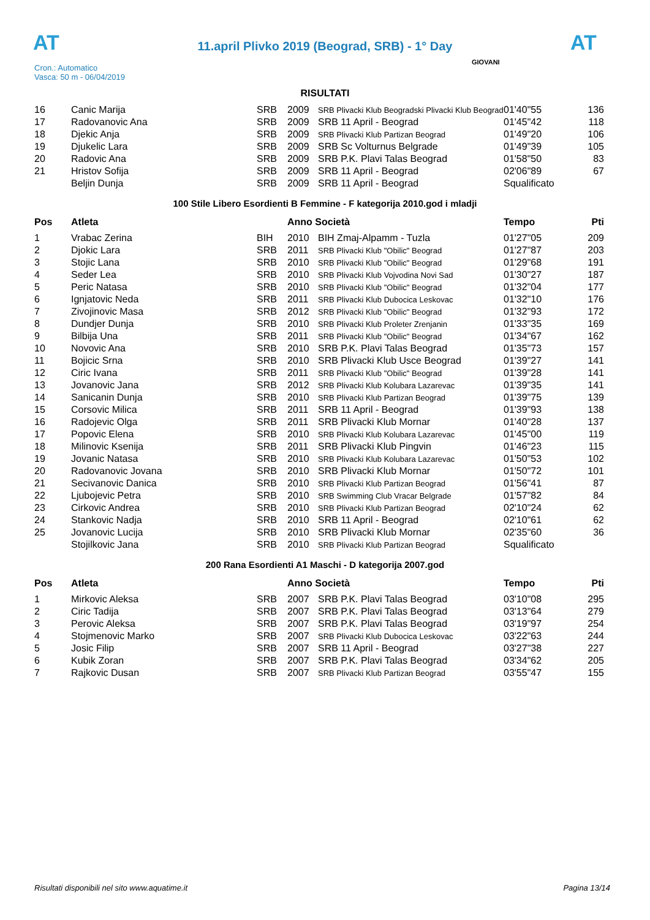AT
11.april Plivko 2019 (Beograd, SRB) - 1° Day
AT
Cron.: Automatico
Vasca: 50 m - 06/04/2019
GIOVANI
RISULTATI
| 16 | Canic Marija | SRB | 2009 | SRB Plivacki Klub Beogradski Plivacki Klub Beograd | 01'40"55 | 136 |
| 17 | Radovanovic Ana | SRB | 2009 | SRB 11 April - Beograd | 01'45"42 | 118 |
| 18 | Djekic Anja | SRB | 2009 | SRB Plivacki Klub Partizan Beograd | 01'49"20 | 106 |
| 19 | Djukelic Lara | SRB | 2009 | SRB Sc Volturnus Belgrade | 01'49"39 | 105 |
| 20 | Radovic Ana | SRB | 2009 | SRB P.K. Plavi Talas Beograd | 01'58"50 | 83 |
| 21 | Hristov Sofija | SRB | 2009 | SRB 11 April - Beograd | 02'06"89 | 67 |
| | Beljin Dunja | SRB | 2009 | SRB 11 April - Beograd | Squalificato | |
100 Stile Libero Esordienti B Femmine - F kategorija 2010.god i mladji
| Pos | Atleta | | Anno Società | | Tempo | Pti |
| --- | --- | --- | --- | --- | --- | --- |
| 1 | Vrabac Zerina | BIH | 2010 | BIH Zmaj-Alpamm - Tuzla | 01'27"05 | 209 |
| 2 | Djokic Lara | SRB | 2011 | SRB Plivacki Klub "Obilic" Beograd | 01'27"87 | 203 |
| 3 | Stojic Lana | SRB | 2010 | SRB Plivacki Klub "Obilic" Beograd | 01'29"68 | 191 |
| 4 | Seder Lea | SRB | 2010 | SRB Plivacki Klub Vojvodina Novi Sad | 01'30"27 | 187 |
| 5 | Peric Natasa | SRB | 2010 | SRB Plivacki Klub "Obilic" Beograd | 01'32"04 | 177 |
| 6 | Ignjatovic Neda | SRB | 2011 | SRB Plivacki Klub Dubocica Leskovac | 01'32"10 | 176 |
| 7 | Zivojinovic Masa | SRB | 2012 | SRB Plivacki Klub "Obilic" Beograd | 01'32"93 | 172 |
| 8 | Dundjer Dunja | SRB | 2010 | SRB Plivacki Klub Proleter Zrenjanin | 01'33"35 | 169 |
| 9 | Bilbija Una | SRB | 2011 | SRB Plivacki Klub "Obilic" Beograd | 01'34"67 | 162 |
| 10 | Novovic Ana | SRB | 2010 | SRB P.K. Plavi Talas Beograd | 01'35"73 | 157 |
| 11 | Bojicic Srna | SRB | 2010 | SRB Plivacki Klub Usce Beograd | 01'39"27 | 141 |
| 12 | Ciric Ivana | SRB | 2011 | SRB Plivacki Klub "Obilic" Beograd | 01'39"28 | 141 |
| 13 | Jovanovic Jana | SRB | 2012 | SRB Plivacki Klub Kolubara Lazarevac | 01'39"35 | 141 |
| 14 | Sanicanin Dunja | SRB | 2010 | SRB Plivacki Klub Partizan Beograd | 01'39"75 | 139 |
| 15 | Corsovic Milica | SRB | 2011 | SRB 11 April - Beograd | 01'39"93 | 138 |
| 16 | Radojevic Olga | SRB | 2011 | SRB Plivacki Klub Mornar | 01'40"28 | 137 |
| 17 | Popovic Elena | SRB | 2010 | SRB Plivacki Klub Kolubara Lazarevac | 01'45"00 | 119 |
| 18 | Milinovic Ksenija | SRB | 2011 | SRB Plivacki Klub Pingvin | 01'46"23 | 115 |
| 19 | Jovanic Natasa | SRB | 2010 | SRB Plivacki Klub Kolubara Lazarevac | 01'50"53 | 102 |
| 20 | Radovanovic Jovana | SRB | 2010 | SRB Plivacki Klub Mornar | 01'50"72 | 101 |
| 21 | Secivanovic Danica | SRB | 2010 | SRB Plivacki Klub Partizan Beograd | 01'56"41 | 87 |
| 22 | Ljubojevic Petra | SRB | 2010 | SRB Swimming Club Vracar Belgrade | 01'57"82 | 84 |
| 23 | Cirkovic Andrea | SRB | 2010 | SRB Plivacki Klub Partizan Beograd | 02'10"24 | 62 |
| 24 | Stankovic Nadja | SRB | 2010 | SRB 11 April - Beograd | 02'10"61 | 62 |
| 25 | Jovanovic Lucija | SRB | 2010 | SRB Plivacki Klub Mornar | 02'35"60 | 36 |
| | Stojilkovic Jana | SRB | 2010 | SRB Plivacki Klub Partizan Beograd | Squalificato | |
200 Rana Esordienti A1 Maschi - D kategorija 2007.god
| Pos | Atleta | | Anno Società | | Tempo | Pti |
| --- | --- | --- | --- | --- | --- | --- |
| 1 | Mirkovic Aleksa | SRB | 2007 | SRB P.K. Plavi Talas Beograd | 03'10"08 | 295 |
| 2 | Ciric Tadija | SRB | 2007 | SRB P.K. Plavi Talas Beograd | 03'13"64 | 279 |
| 3 | Perovic Aleksa | SRB | 2007 | SRB P.K. Plavi Talas Beograd | 03'19"97 | 254 |
| 4 | Stojmenovic Marko | SRB | 2007 | SRB Plivacki Klub Dubocica Leskovac | 03'22"63 | 244 |
| 5 | Josic Filip | SRB | 2007 | SRB 11 April - Beograd | 03'27"38 | 227 |
| 6 | Kubik Zoran | SRB | 2007 | SRB P.K. Plavi Talas Beograd | 03'34"62 | 205 |
| 7 | Rajkovic Dusan | SRB | 2007 | SRB Plivacki Klub Partizan Beograd | 03'55"47 | 155 |
Risultati disponibili nel sito www.aquatime.it Pagina 13/14